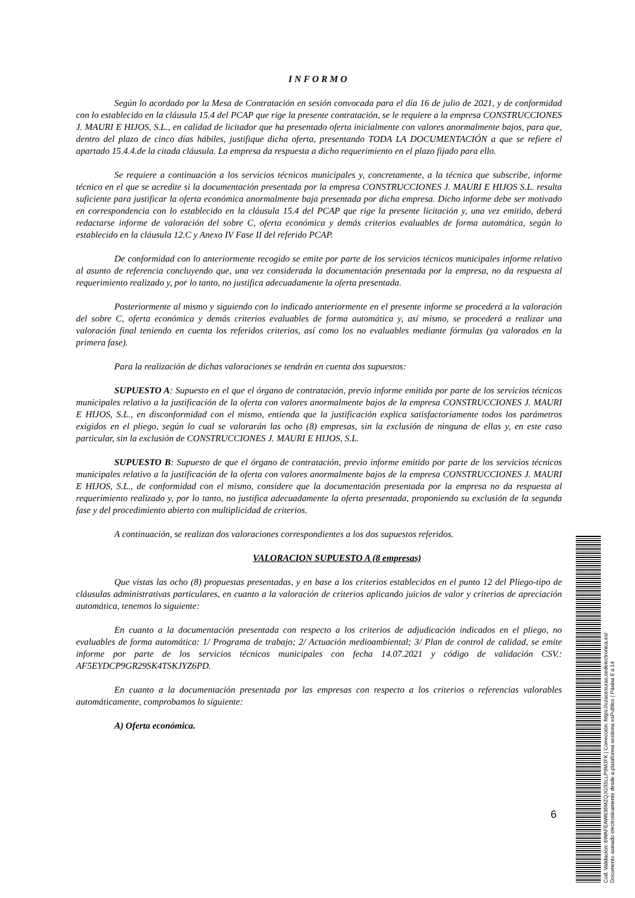INFORMO
Según lo acordado por la Mesa de Contratación en sesión convocada para el día 16 de julio de 2021, y de conformidad con lo establecido en la cláusula 15.4 del PCAP que rige la presente contratación, se le requiere a la empresa CONSTRUCCIONES J. MAURI E HIJOS, S.L., en calidad de licitador que ha presentado oferta inicialmente con valores anormalmente bajos, para que, dentro del plazo de cinco días hábiles, justifique dicha oferta, presentando TODA LA DOCUMENTACIÓN a que se refiere el apartado 15.4.4.de la citada cláusula. La empresa da respuesta a dicho requerimiento en el plazo fijado para ello.
Se requiere a continuación a los servicios técnicos municipales y, concretamente, a la técnica que subscribe, informe técnico en el que se acredite si la documentación presentada por la empresa CONSTRUCCIONES J. MAURI E HIJOS S.L. resulta suficiente para justificar la oferta económica anormalmente baja presentada por dicha empresa. Dicho informe debe ser motivado en correspondencia con lo establecido en la cláusula 15.4 del PCAP que rige la presente licitación y, una vez emitido, deberá redactarse informe de valoración del sobre C, oferta económica y demás criterios evaluables de forma automática, según lo establecido en la cláusula 12.C y Anexo IV Fase II del referido PCAP.
De conformidad con lo anteriormente recogido se emite por parte de los servicios técnicos municipales informe relativo al asunto de referencia concluyendo que, una vez considerada la documentación presentada por la empresa, no da respuesta al requerimiento realizado y, por lo tanto, no justifica adecuadamente la oferta presentada.
Posteriormente al mismo y siguiendo con lo indicado anteriormente en el presente informe se procederá a la valoración del sobre C, oferta económica y demás criterios evaluables de forma automática y, así mismo, se procederá a realizar una valoración final teniendo en cuenta los referidos criterios, así como los no evaluables mediante fórmulas (ya valorados en la primera fase).
Para la realización de dichas valoraciones se tendrán en cuenta dos supuestos:
SUPUESTO A: Supuesto en el que el órgano de contratación, previo informe emitido por parte de los servicios técnicos municipales relativo a la justificación de la oferta con valores anormalmente bajos de la empresa CONSTRUCCIONES J. MAURI E HIJOS, S.L., en disconformidad con el mismo, entienda que la justificación explica satisfactoriamente todos los parámetros exigidos en el pliego, según lo cual se valorarán las ocho (8) empresas, sin la exclusión de ninguna de ellas y, en este caso particular, sin la exclusión de CONSTRUCCIONES J. MAURI E HIJOS, S.L.
SUPUESTO B: Supuesto de que el órgano de contratación, previo informe emitido por parte de los servicios técnicos municipales relativo a la justificación de la oferta con valores anormalmente bajos de la empresa CONSTRUCCIONES J. MAURI E HIJOS, S.L., de conformidad con el mismo, considere que la documentación presentada por la empresa no da respuesta al requerimiento realizado y, por lo tanto, no justifica adecuadamente la oferta presentada, proponiendo su exclusión de la segunda fase y del procedimiento abierto con multiplicidad de criterios.
A continuación, se realizan dos valoraciones correspondientes a los dos supuestos referidos.
VALORACION SUPUESTO A (8 empresas)
Que vistas las ocho (8) propuestas presentadas, y en base a los criterios establecidos en el punto 12 del Pliego-tipo de cláusulas administrativas particulares, en cuanto a la valoración de criterios aplicando juicios de valor y criterios de apreciación automática, tenemos lo siguiente:
En cuanto a la documentación presentada con respecto a los criterios de adjudicación indicados en el pliego, no evaluables de forma automática: 1/ Programa de trabajo; 2/ Actuación medioambiental; 3/ Plan de control de calidad, se emite informe por parte de los servicios técnicos municipales con fecha 14.07.2021 y código de validación CSV.: AF5EYDCP9GR29SK4TSKJYZ6PD.
En cuanto a la documentación presentada por las empresas con respecto a los criterios o referencias valorables automáticamente, comprobamos lo siguiente:
A) Oferta económica.
6
Cod. Validación: 6WAFEAW636MZQJGS5LLP9MJFK | Corrección: https://ozacesuras.sedelectronica.es/
Documento asinado electronicamente desde a plataforma xestiona esPublico | Páxina 6 a 14